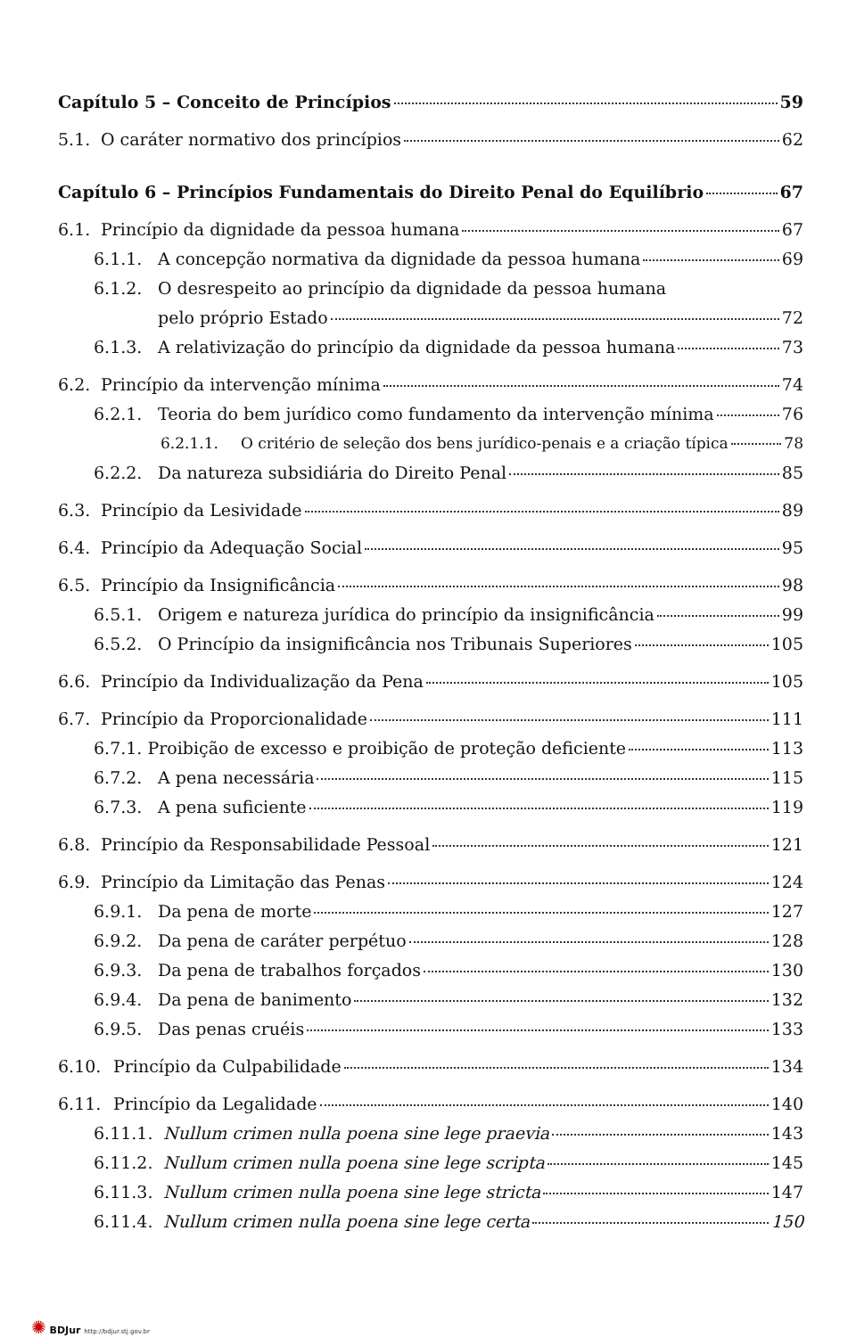Capítulo 5 – Conceito de Princípios 59
5.1. O caráter normativo dos princípios 62
Capítulo 6 – Princípios Fundamentais do Direito Penal do Equilíbrio 67
6.1. Princípio da dignidade da pessoa humana 67
6.1.1. A concepção normativa da dignidade da pessoa humana 69
6.1.2. O desrespeito ao princípio da dignidade da pessoa humana
pelo próprio Estado 72
6.1.3. A relativização do princípio da dignidade da pessoa humana 73
6.2. Princípio da intervenção mínima 74
6.2.1. Teoria do bem jurídico como fundamento da intervenção mínima 76
6.2.1.1. O critério de seleção dos bens jurídico-penais e a criação típica 78
6.2.2. Da natureza subsidiária do Direito Penal 85
6.3. Princípio da Lesividade 89
6.4. Princípio da Adequação Social 95
6.5. Princípio da Insignificância 98
6.5.1. Origem e natureza jurídica do princípio da insignificância 99
6.5.2. O Princípio da insignificância nos Tribunais Superiores 105
6.6. Princípio da Individualização da Pena 105
6.7. Princípio da Proporcionalidade 111
6.7.1. Proibição de excesso e proibição de proteção deficiente 113
6.7.2. A pena necessária 115
6.7.3. A pena suficiente 119
6.8. Princípio da Responsabilidade Pessoal 121
6.9. Princípio da Limitação das Penas 124
6.9.1. Da pena de morte 127
6.9.2. Da pena de caráter perpétuo 128
6.9.3. Da pena de trabalhos forçados 130
6.9.4. Da pena de banimento 132
6.9.5. Das penas cruéis 133
6.10. Princípio da Culpabilidade 134
6.11. Princípio da Legalidade 140
6.11.1. Nullum crimen nulla poena sine lege praevia 143
6.11.2. Nullum crimen nulla poena sine lege scripta 145
6.11.3. Nullum crimen nulla poena sine lege stricta 147
6.11.4. Nullum crimen nulla poena sine lege certa 150
✺ BDJur http://bdjur.stj.gov.br